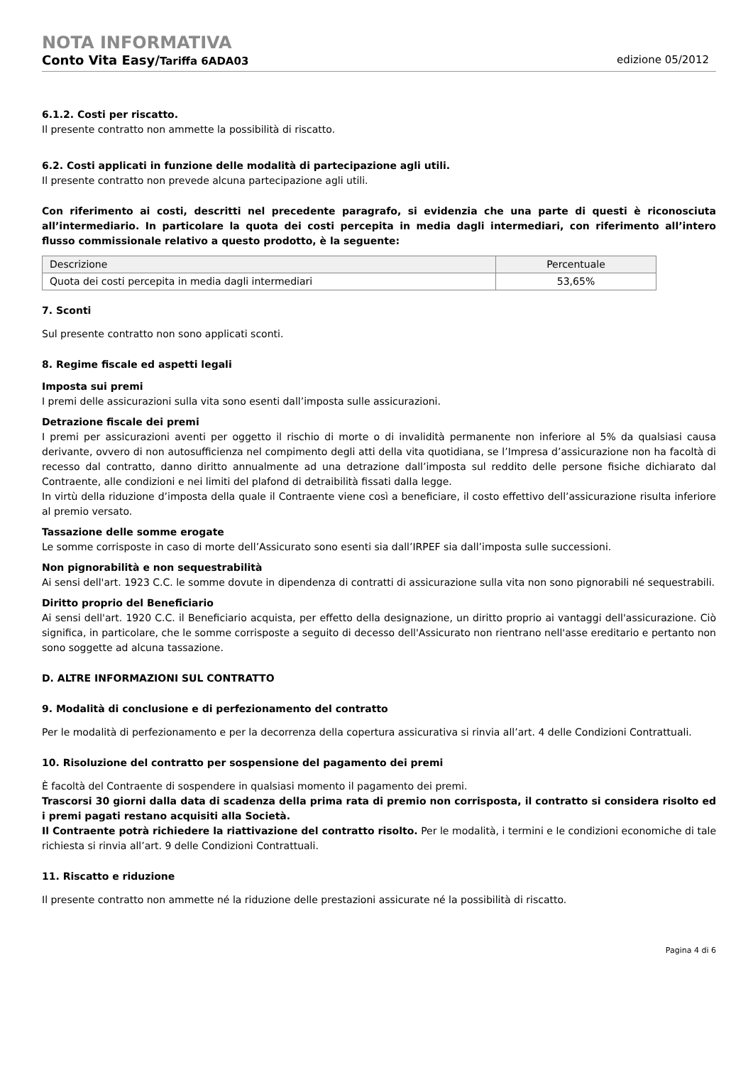NOTA INFORMATIVA
Conto Vita Easy/Tariffa 6ADA03 edizione 05/2012
6.1.2. Costi per riscatto.
Il presente contratto non ammette la possibilità di riscatto.
6.2. Costi applicati in funzione delle modalità di partecipazione agli utili.
Il presente contratto non prevede alcuna partecipazione agli utili.
Con riferimento ai costi, descritti nel precedente paragrafo, si evidenzia che una parte di questi è riconosciuta all’intermediario. In particolare la quota dei costi percepita in media dagli intermediari, con riferimento all’intero flusso commissionale relativo a questo prodotto, è la seguente:
| Descrizione | Percentuale |
| --- | --- |
| Quota dei costi percepita in media dagli intermediari | 53,65% |
7. Sconti
Sul presente contratto non sono applicati sconti.
8. Regime fiscale ed aspetti legali
Imposta sui premi
I premi delle assicurazioni sulla vita sono esenti dall’imposta sulle assicurazioni.
Detrazione fiscale dei premi
I premi per assicurazioni aventi per oggetto il rischio di morte o di invalidità permanente non inferiore al 5% da qualsiasi causa derivante, ovvero di non autosufficienza nel compimento degli atti della vita quotidiana, se l’Impresa d’assicurazione non ha facoltà di recesso dal contratto, danno diritto annualmente ad una detrazione dall’imposta sul reddito delle persone fisiche dichiarato dal Contraente, alle condizioni e nei limiti del plafond di detraibilità fissati dalla legge.
In virtù della riduzione d’imposta della quale il Contraente viene così a beneficiare, il costo effettivo dell’assicurazione risulta inferiore al premio versato.
Tassazione delle somme erogate
Le somme corrisposte in caso di morte dell’Assicurato sono esenti sia dall’IRPEF sia dall’imposta sulle successioni.
Non pignorabilità e non sequestrabilità
Ai sensi dell'art. 1923 C.C. le somme dovute in dipendenza di contratti di assicurazione sulla vita non sono pignorabili né sequestrabili.
Diritto proprio del Beneficiario
Ai sensi dell'art. 1920 C.C. il Beneficiario acquista, per effetto della designazione, un diritto proprio ai vantaggi dell'assicurazione. Ciò significa, in particolare, che le somme corrisposte a seguito di decesso dell'Assicurato non rientrano nell'asse ereditario e pertanto non sono soggette ad alcuna tassazione.
D. ALTRE INFORMAZIONI SUL CONTRATTO
9. Modalità di conclusione e di perfezionamento del contratto
Per le modalità di perfezionamento e per la decorrenza della copertura assicurativa si rinvia all’art. 4 delle Condizioni Contrattuali.
10. Risoluzione del contratto per sospensione del pagamento dei premi
È facoltà del Contraente di sospendere in qualsiasi momento il pagamento dei premi.
Trascorsi 30 giorni dalla data di scadenza della prima rata di premio non corrisposta, il contratto si considera risolto ed i premi pagati restano acquisiti alla Società.
Il Contraente potrà richiedere la riattivazione del contratto risolto. Per le modalità, i termini e le condizioni economiche di tale richiesta si rinvia all’art. 9 delle Condizioni Contrattuali.
11. Riscatto e riduzione
Il presente contratto non ammette né la riduzione delle prestazioni assicurate né la possibilità di riscatto.
Pagina 4 di 6